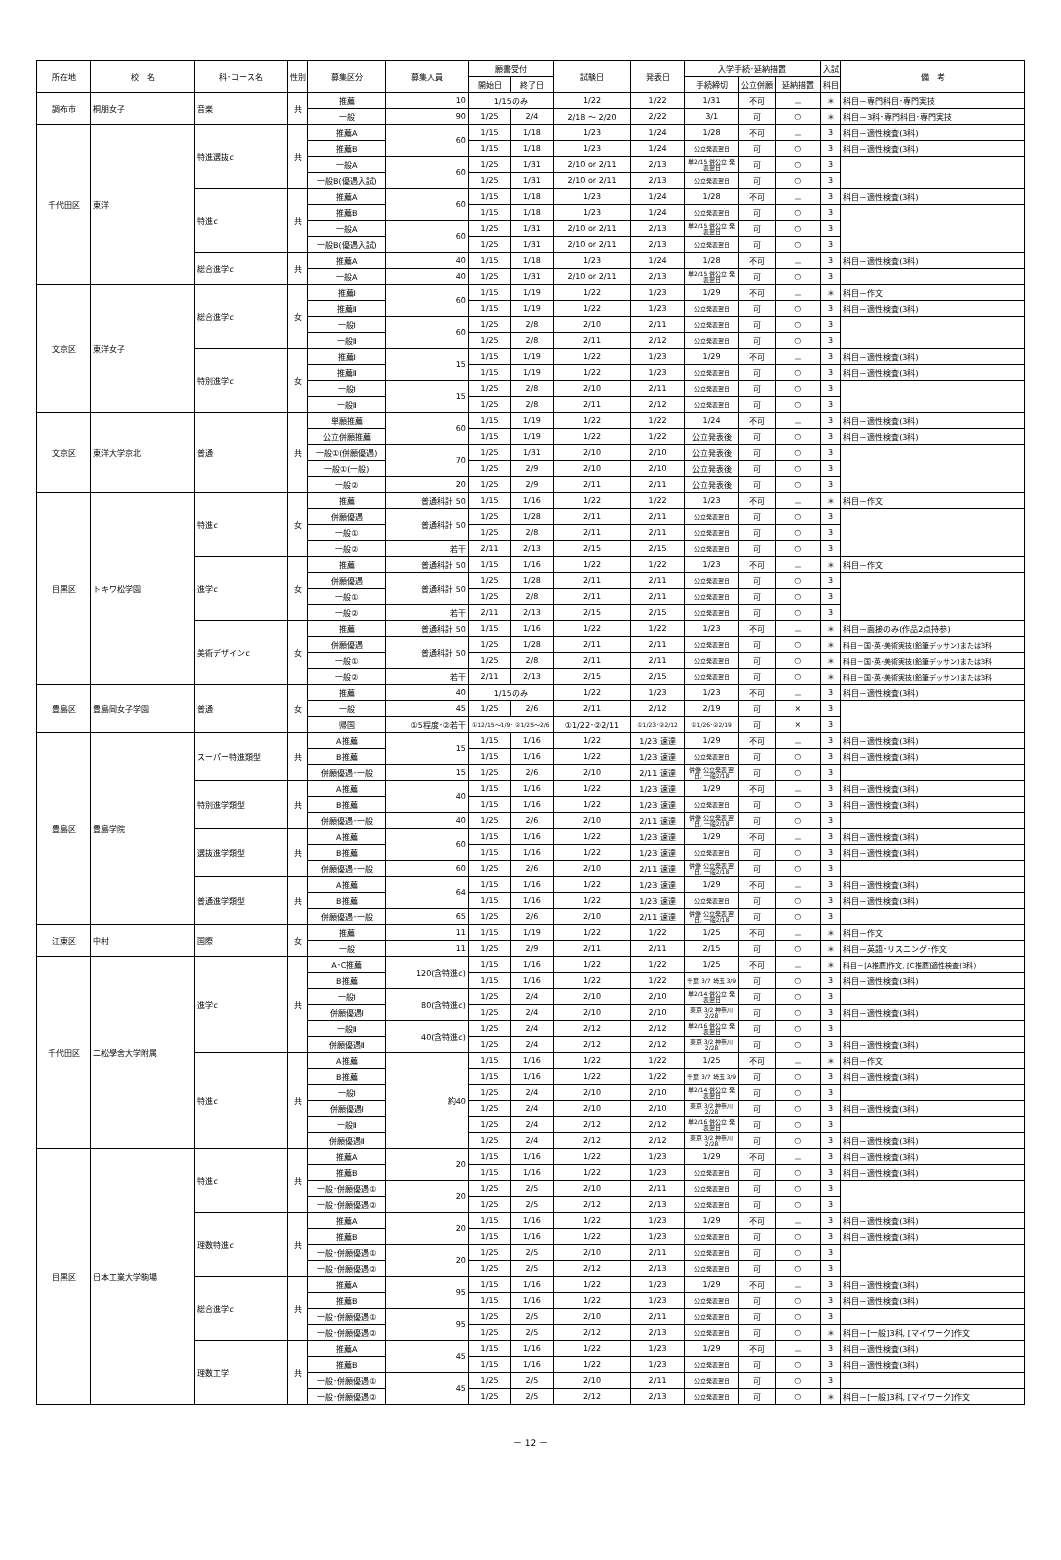| 所在地 | 校 名 | 科･コース名 | 性別 | 募集区分 | 募集人員 | 願書受付 | | 試験日 | 発表日 | 入学手続･延納措置 | | | 入試 | 備 考 |
| --- | --- | --- | --- | --- | --- | --- | --- | --- | --- | --- | --- | --- | --- | --- |
| | | | | | | 開始日 | 終了日 | | | 手続締切 | 公立併願 | 延納措置 | 科目 | |
| 調布市 | 桐朋女子 | 音楽 | 共 | 推薦 | 10 | 1/15のみ | | 1/22 | 1/22 | 1/31 | 不可 | － | ＊ | 科目－専門科目･専門実技 |
| | | | | 一般 | 90 | 1/25 | 2/4 | 2/18 ～ 2/20 | 2/22 | 3/1 | 可 | ○ | ＊ | 科目－3科･専門科目･専門実技 |
| 千代田区 | 東洋 | 特進選抜c | 共 | 推薦A | 60 | 1/15 | 1/18 | 1/23 | 1/24 | 1/28 | 不可 | － | 3 | 科目－適性検査(3科) |
| | | | | 推薦B | | 1/15 | 1/18 | 1/23 | 1/24 | 公立発表翌日 | 可 | ○ | 3 | 科目－適性検査(3科) |
| | | | | 一般A | 60 | 1/25 | 1/31 | 2/10 or 2/11 | 2/13 | 単2/15 併公立 発表翌日 | 可 | ○ | 3 | |
| | | | | 一般B(優遇入試) | | 1/25 | 1/31 | 2/10 or 2/11 | 2/13 | 公立発表翌日 | 可 | ○ | 3 | |
| | | 特進c | 共 | 推薦A | 60 | 1/15 | 1/18 | 1/23 | 1/24 | 1/28 | 不可 | － | 3 | 科目－適性検査(3科) |
| | | | | 推薦B | | 1/15 | 1/18 | 1/23 | 1/24 | 公立発表翌日 | 可 | ○ | 3 | |
| | | | | 一般A | 60 | 1/25 | 1/31 | 2/10 or 2/11 | 2/13 | 単2/15 併公立 発表翌日 | 可 | ○ | 3 | |
| | | | | 一般B(優遇入試) | | 1/25 | 1/31 | 2/10 or 2/11 | 2/13 | 公立発表翌日 | 可 | ○ | 3 | |
| | | 総合進学c | 共 | 推薦A | 40 | 1/15 | 1/18 | 1/23 | 1/24 | 1/28 | 不可 | － | 3 | 科目－適性検査(3科) |
| | | | | 一般A | 40 | 1/25 | 1/31 | 2/10 or 2/11 | 2/13 | 単2/15 併公立 発表翌日 | 可 | ○ | 3 | |
| 文京区 | 東洋女子 | 総合進学c | 女 | 推薦Ⅰ | 60 | 1/15 | 1/19 | 1/22 | 1/23 | 1/29 | 不可 | － | ＊ | 科目－作文 |
| | | | | 推薦Ⅱ | | 1/15 | 1/19 | 1/22 | 1/23 | 公立発表翌日 | 可 | ○ | 3 | 科目－適性検査(3科) |
| | | | | 一般Ⅰ | 60 | 1/25 | 2/8 | 2/10 | 2/11 | 公立発表翌日 | 可 | ○ | 3 | |
| | | | | 一般Ⅱ | | 1/25 | 2/8 | 2/11 | 2/12 | 公立発表翌日 | 可 | ○ | 3 | |
| | | 特別進学c | 女 | 推薦Ⅰ | 15 | 1/15 | 1/19 | 1/22 | 1/23 | 1/29 | 不可 | － | 3 | 科目－適性検査(3科) |
| | | | | 推薦Ⅱ | | 1/15 | 1/19 | 1/22 | 1/23 | 公立発表翌日 | 可 | ○ | 3 | 科目－適性検査(3科) |
| | | | | 一般Ⅰ | 15 | 1/25 | 2/8 | 2/10 | 2/11 | 公立発表翌日 | 可 | ○ | 3 | |
| | | | | 一般Ⅱ | | 1/25 | 2/8 | 2/11 | 2/12 | 公立発表翌日 | 可 | ○ | 3 | |
| 文京区 | 東洋大学京北 | 普通 | 共 | 単願推薦 | 60 | 1/15 | 1/19 | 1/22 | 1/22 | 1/24 | 不可 | － | 3 | 科目－適性検査(3科) |
| | | | | 公立併願推薦 | | 1/15 | 1/19 | 1/22 | 1/22 | 公立発表後 | 可 | ○ | 3 | 科目－適性検査(3科) |
| | | | | 一般①(併願優遇) | 70 | 1/25 | 1/31 | 2/10 | 2/10 | 公立発表後 | 可 | ○ | 3 | |
| | | | | 一般①(一般) | | 1/25 | 2/9 | 2/10 | 2/10 | 公立発表後 | 可 | ○ | 3 | |
| | | | | 一般② | 20 | 1/25 | 2/9 | 2/11 | 2/11 | 公立発表後 | 可 | ○ | 3 | |
| 目黒区 | トキワ松学園 | 特進c | 女 | 推薦 | 普通科計 50 | 1/15 | 1/16 | 1/22 | 1/22 | 1/23 | 不可 | － | ＊ | 科目－作文 |
| | | | | 併願優遇 | 普通科計 50 | 1/25 | 1/28 | 2/11 | 2/11 | 公立発表翌日 | 可 | ○ | 3 | |
| | | | | 一般① | | 1/25 | 2/8 | 2/11 | 2/11 | 公立発表翌日 | 可 | ○ | 3 | |
| | | | | 一般② | 若干 | 2/11 | 2/13 | 2/15 | 2/15 | 公立発表翌日 | 可 | ○ | 3 | |
| | | 進学c | 女 | 推薦 | 普通科計 50 | 1/15 | 1/16 | 1/22 | 1/22 | 1/23 | 不可 | － | ＊ | 科目－作文 |
| | | | | 併願優遇 | 普通科計 50 | 1/25 | 1/28 | 2/11 | 2/11 | 公立発表翌日 | 可 | ○ | 3 | |
| | | | | 一般① | | 1/25 | 2/8 | 2/11 | 2/11 | 公立発表翌日 | 可 | ○ | 3 | |
| | | | | 一般② | 若干 | 2/11 | 2/13 | 2/15 | 2/15 | 公立発表翌日 | 可 | ○ | 3 | |
| | | 美術デザインc | 女 | 推薦 | 普通科計 50 | 1/15 | 1/16 | 1/22 | 1/22 | 1/23 | 不可 | － | ＊ | 科目－面接のみ(作品2点持参) |
| | | | | 併願優遇 | 普通科計 50 | 1/25 | 1/28 | 2/11 | 2/11 | 公立発表翌日 | 可 | ○ | ＊ | 科目－国･英･美術実技(鉛筆デッサン)または3科 |
| | | | | 一般① | | 1/25 | 2/8 | 2/11 | 2/11 | 公立発表翌日 | 可 | ○ | ＊ | 科目－国･英･美術実技(鉛筆デッサン)または3科 |
| | | | | 一般② | 若干 | 2/11 | 2/13 | 2/15 | 2/15 | 公立発表翌日 | 可 | ○ | ＊ | 科目－国･英･美術実技(鉛筆デッサン)または3科 |
| 豊島区 | 豊島岡女子学園 | 普通 | 女 | 推薦 | 40 | 1/15のみ | | 1/22 | 1/23 | 1/23 | 不可 | － | 3 | 科目－適性検査(3科) |
| | | | | 一般 | 45 | 1/25 | 2/6 | 2/11 | 2/12 | 2/19 | 可 | × | 3 | |
| | | | | 帰国 | ①5程度･②若干 | ①12/15～1/9･ ②1/25～2/6 | | ①1/22･②2/11 | ①1/23･②2/12 | ①1/26･②2/19 | 可 | × | 3 | |
| 豊島区 | 豊島学院 | スーパー特進類型 | 共 | A推薦 | 15 | 1/15 | 1/16 | 1/22 | 1/23 速達 | 1/29 | 不可 | － | 3 | 科目－適性検査(3科) |
| | | | | B推薦 | | 1/15 | 1/16 | 1/22 | 1/23 速達 | 公立発表翌日 | 可 | ○ | 3 | 科目－適性検査(3科) |
| | | | | 併願優遇･一般 | 15 | 1/25 | 2/6 | 2/10 | 2/11 速達 | 併優 公立発表 翌日, 一般2/18 | 可 | ○ | 3 | |
| | | 特別進学類型 | 共 | A推薦 | 40 | 1/15 | 1/16 | 1/22 | 1/23 速達 | 1/29 | 不可 | － | 3 | 科目－適性検査(3科) |
| | | | | B推薦 | | 1/15 | 1/16 | 1/22 | 1/23 速達 | 公立発表翌日 | 可 | ○ | 3 | 科目－適性検査(3科) |
| | | | | 併願優遇･一般 | 40 | 1/25 | 2/6 | 2/10 | 2/11 速達 | 併優 公立発表 翌日, 一般2/18 | 可 | ○ | 3 | |
| | | 選抜進学類型 | 共 | A推薦 | 60 | 1/15 | 1/16 | 1/22 | 1/23 速達 | 1/29 | 不可 | － | 3 | 科目－適性検査(3科) |
| | | | | B推薦 | | 1/15 | 1/16 | 1/22 | 1/23 速達 | 公立発表翌日 | 可 | ○ | 3 | 科目－適性検査(3科) |
| | | | | 併願優遇･一般 | 60 | 1/25 | 2/6 | 2/10 | 2/11 速達 | 併優 公立発表 翌日, 一般2/18 | 可 | ○ | 3 | |
| | | 普通進学類型 | 共 | A推薦 | 64 | 1/15 | 1/16 | 1/22 | 1/23 速達 | 1/29 | 不可 | － | 3 | 科目－適性検査(3科) |
| | | | | B推薦 | | 1/15 | 1/16 | 1/22 | 1/23 速達 | 公立発表翌日 | 可 | ○ | 3 | 科目－適性検査(3科) |
| | | | | 併願優遇･一般 | 65 | 1/25 | 2/6 | 2/10 | 2/11 速達 | 併優 公立発表 翌日, 一般2/18 | 可 | ○ | 3 | |
| 江東区 | 中村 | 国際 | 女 | 推薦 | 11 | 1/15 | 1/19 | 1/22 | 1/22 | 1/25 | 不可 | － | ＊ | 科目－作文 |
| | | | | 一般 | 11 | 1/25 | 2/9 | 2/11 | 2/11 | 2/15 | 可 | ○ | ＊ | 科目－英語･リスニング･作文 |
| 千代田区 | 二松學舍大学附属 | 進学c | 共 | A･C推薦 | 120(含特進c) | 1/15 | 1/16 | 1/22 | 1/22 | 1/25 | 不可 | － | ＊ | 科目－[A推薦]作文, [C推薦]適性検査(3科) |
| | | | | B推薦 | | 1/15 | 1/16 | 1/22 | 1/22 | 千葉 3/7 埼玉 3/9 | 可 | ○ | 3 | 科目－適性検査(3科) |
| | | | | 一般Ⅰ | 80(含特進c) | 1/25 | 2/4 | 2/10 | 2/10 | 単2/14 併公立 発表翌日 | 可 | ○ | 3 | |
| | | | | 併願優遇Ⅰ | | 1/25 | 2/4 | 2/10 | 2/10 | 東京 3/2 神奈川 2/28 | 可 | ○ | 3 | 科目－適性検査(3科) |
| | | | | 一般Ⅱ | 40(含特進c) | 1/25 | 2/4 | 2/12 | 2/12 | 単2/16 併公立 発表翌日 | 可 | ○ | 3 | |
| | | | | 併願優遇Ⅱ | | 1/25 | 2/4 | 2/12 | 2/12 | 東京 3/2 神奈川 2/28 | 可 | ○ | 3 | 科目－適性検査(3科) |
| | | 特進c | 共 | A推薦 | 約40 | 1/15 | 1/16 | 1/22 | 1/22 | 1/25 | 不可 | － | ＊ | 科目－作文 |
| | | | | B推薦 | | 1/15 | 1/16 | 1/22 | 1/22 | 千葉 3/7 埼玉 3/9 | 可 | ○ | 3 | 科目－適性検査(3科) |
| | | | | 一般Ⅰ | | 1/25 | 2/4 | 2/10 | 2/10 | 単2/14 併公立 発表翌日 | 可 | ○ | 3 | |
| | | | | 併願優遇Ⅰ | | 1/25 | 2/4 | 2/10 | 2/10 | 東京 3/2 神奈川 2/28 | 可 | ○ | 3 | 科目－適性検査(3科) |
| | | | | 一般Ⅱ | | 1/25 | 2/4 | 2/12 | 2/12 | 単2/16 併公立 発表翌日 | 可 | ○ | 3 | |
| | | | | 併願優遇Ⅱ | | 1/25 | 2/4 | 2/12 | 2/12 | 東京 3/2 神奈川 2/28 | 可 | ○ | 3 | 科目－適性検査(3科) |
| 目黒区 | 日本工業大学駒場 | 特進c | 共 | 推薦A | 20 | 1/15 | 1/16 | 1/22 | 1/23 | 1/29 | 不可 | － | 3 | 科目－適性検査(3科) |
| | | | | 推薦B | | 1/15 | 1/16 | 1/22 | 1/23 | 公立発表翌日 | 可 | ○ | 3 | 科目－適性検査(3科) |
| | | | | 一般･併願優遇① | 20 | 1/25 | 2/5 | 2/10 | 2/11 | 公立発表翌日 | 可 | ○ | 3 | |
| | | | | 一般･併願優遇② | | 1/25 | 2/5 | 2/12 | 2/13 | 公立発表翌日 | 可 | ○ | 3 | |
| | | 理数特進c | 共 | 推薦A | 20 | 1/15 | 1/16 | 1/22 | 1/23 | 1/29 | 不可 | － | 3 | 科目－適性検査(3科) |
| | | | | 推薦B | | 1/15 | 1/16 | 1/22 | 1/23 | 公立発表翌日 | 可 | ○ | 3 | 科目－適性検査(3科) |
| | | | | 一般･併願優遇① | 20 | 1/25 | 2/5 | 2/10 | 2/11 | 公立発表翌日 | 可 | ○ | 3 | |
| | | | | 一般･併願優遇② | | 1/25 | 2/5 | 2/12 | 2/13 | 公立発表翌日 | 可 | ○ | 3 | |
| | | 総合進学c | 共 | 推薦A | 95 | 1/15 | 1/16 | 1/22 | 1/23 | 1/29 | 不可 | － | 3 | 科目－適性検査(3科) |
| | | | | 推薦B | | 1/15 | 1/16 | 1/22 | 1/23 | 公立発表翌日 | 可 | ○ | 3 | 科目－適性検査(3科) |
| | | | | 一般･併願優遇① | 95 | 1/25 | 2/5 | 2/10 | 2/11 | 公立発表翌日 | 可 | ○ | 3 | |
| | | | | 一般･併願優遇② | | 1/25 | 2/5 | 2/12 | 2/13 | 公立発表翌日 | 可 | ○ | ＊ | 科目－[一般]3科, [マイワーク]作文 |
| | | 理数工学 | 共 | 推薦A | 45 | 1/15 | 1/16 | 1/22 | 1/23 | 1/29 | 不可 | － | 3 | 科目－適性検査(3科) |
| | | | | 推薦B | | 1/15 | 1/16 | 1/22 | 1/23 | 公立発表翌日 | 可 | ○ | 3 | 科目－適性検査(3科) |
| | | | | 一般･併願優遇① | 45 | 1/25 | 2/5 | 2/10 | 2/11 | 公立発表翌日 | 可 | ○ | 3 | |
| | | | | 一般･併願優遇② | | 1/25 | 2/5 | 2/12 | 2/13 | 公立発表翌日 | 可 | ○ | ＊ | 科目－[一般]3科, [マイワーク]作文 |
－ 12 －